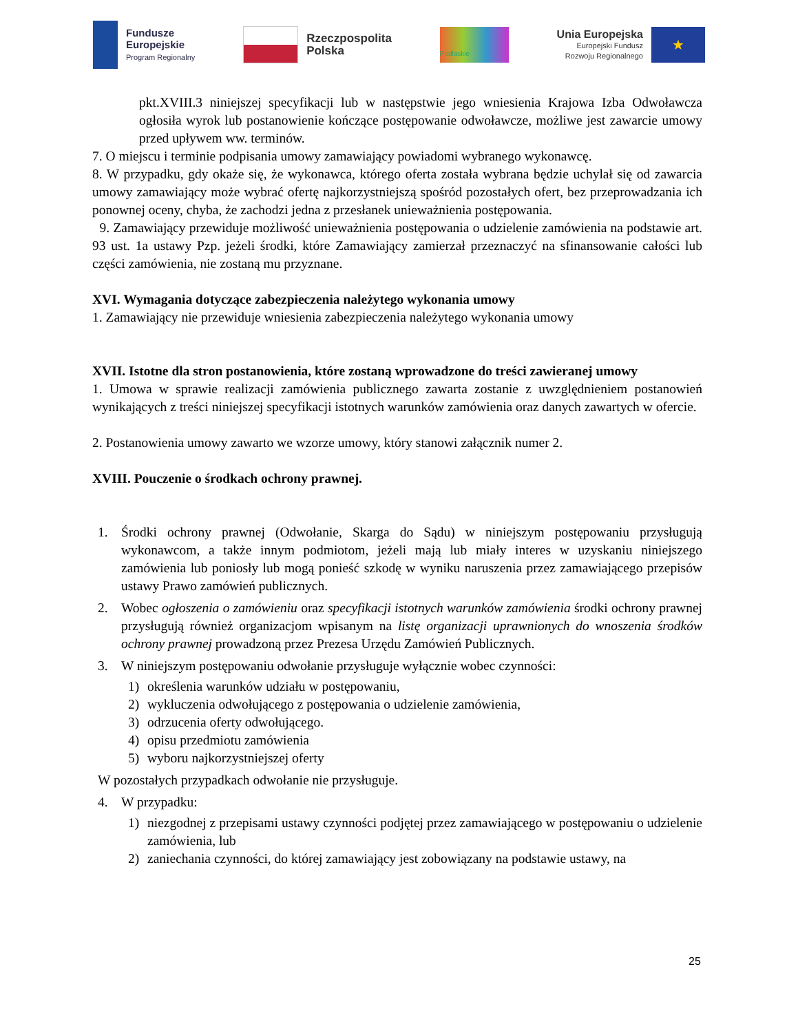Fundusze
Europejskie
Program Regionalny
Rzeczpospolita
Polska
Podlaskie
Unia Europejska
Europejski Fundusz
Rozwoju Regionalnego
★
pkt.XVIII.3 niniejszej specyfikacji lub w następstwie jego wniesienia Krajowa Izba Odwoławcza ogłosiła wyrok lub postanowienie kończące postępowanie odwoławcze, możliwe jest zawarcie umowy przed upływem ww. terminów.
7. O miejscu i terminie podpisania umowy zamawiający powiadomi wybranego wykonawcę.
8. W przypadku, gdy okaże się, że wykonawca, którego oferta została wybrana będzie uchylał się od zawarcia umowy zamawiający może wybrać ofertę najkorzystniejszą spośród pozostałych ofert, bez przeprowadzania ich ponownej oceny, chyba, że zachodzi jedna z przesłanek unieważnienia postępowania.
9. Zamawiający przewiduje możliwość unieważnienia postępowania o udzielenie zamówienia na podstawie art. 93 ust. 1a ustawy Pzp. jeżeli środki, które Zamawiający zamierzał przeznaczyć na sfinansowanie całości lub części zamówienia, nie zostaną mu przyznane.
XVI. Wymagania dotyczące zabezpieczenia należytego wykonania umowy
1. Zamawiający nie przewiduje wniesienia zabezpieczenia należytego wykonania umowy
XVII. Istotne dla stron postanowienia, które zostaną wprowadzone do treści zawieranej umowy
1. Umowa w sprawie realizacji zamówienia publicznego zawarta zostanie z uwzględnieniem postanowień wynikających z treści niniejszej specyfikacji istotnych warunków zamówienia oraz danych zawartych w ofercie.
2. Postanowienia umowy zawarto we wzorze umowy, który stanowi załącznik numer 2.
XVIII. Pouczenie o środkach ochrony prawnej.
1. Środki ochrony prawnej (Odwołanie, Skarga do Sądu) w niniejszym postępowaniu przysługują wykonawcom, a także innym podmiotom, jeżeli mają lub miały interes w uzyskaniu niniejszego zamówienia lub poniosły lub mogą ponieść szkodę w wyniku naruszenia przez zamawiającego przepisów ustawy Prawo zamówień publicznych.
2. Wobec ogłoszenia o zamówieniu oraz specyfikacji istotnych warunków zamówienia środki ochrony prawnej przysługują również organizacjom wpisanym na listę organizacji uprawnionych do wnoszenia środków ochrony prawnej prowadzoną przez Prezesa Urzędu Zamówień Publicznych.
3. W niniejszym postępowaniu odwołanie przysługuje wyłącznie wobec czynności:
1) określenia warunków udziału w postępowaniu,
2) wykluczenia odwołującego z postępowania o udzielenie zamówienia,
3) odrzucenia oferty odwołującego.
4) opisu przedmiotu zamówienia
5) wyboru najkorzystniejszej oferty
W pozostałych przypadkach odwołanie nie przysługuje.
4. W przypadku:
1) niezgodnej z przepisami ustawy czynności podjętej przez zamawiającego w postępowaniu o udzielenie zamówienia, lub
2) zaniechania czynności, do której zamawiający jest zobowiązany na podstawie ustawy, na
25